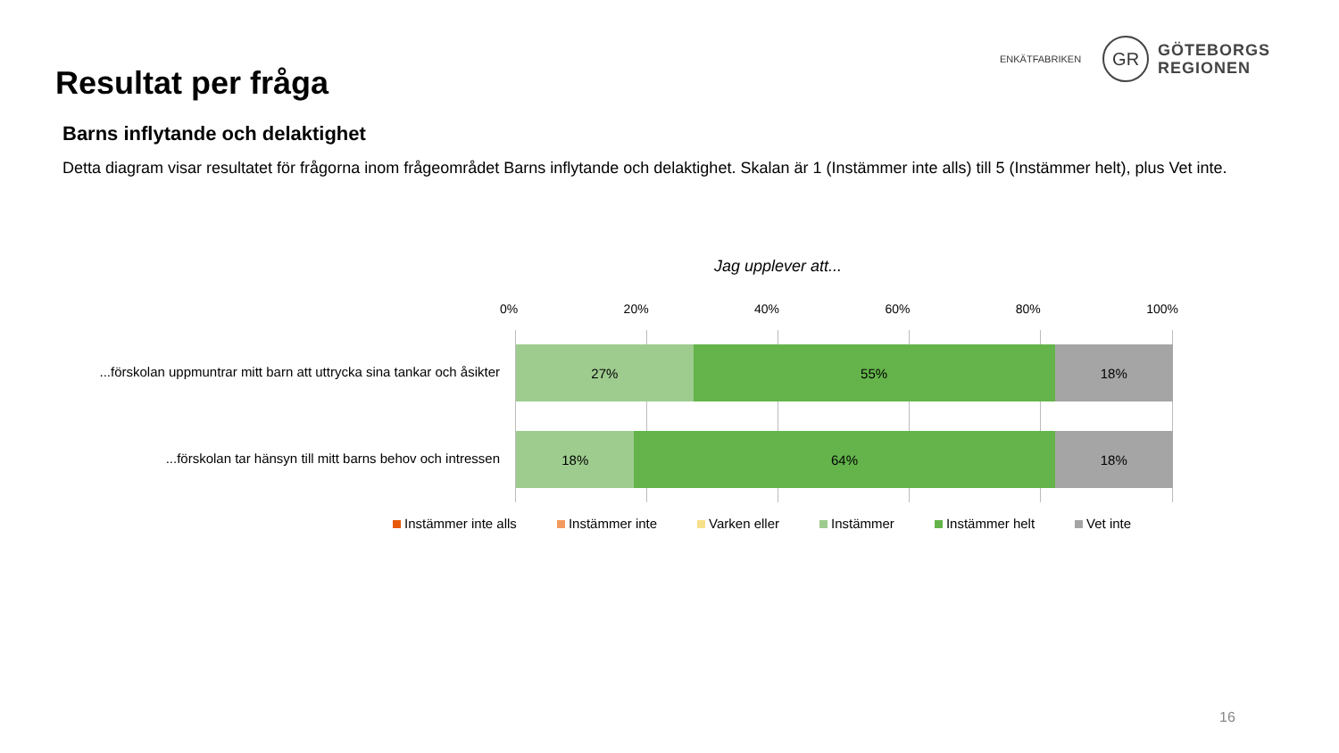Resultat per fråga
ENKÄTFABRIKEN
GR
GÖTEBORGS
REGIONEN
Barns inflytande och delaktighet
Detta diagram visar resultatet för frågorna inom frågeområdet Barns inflytande och delaktighet. Skalan är 1 (Instämmer inte alls) till 5 (Instämmer helt), plus Vet inte.
Jag upplever att...
0% 20% 40% 60% 80% 100%
...förskolan uppmuntrar mitt barn att uttrycka sina tankar och åsikter
27% 55% 18%
...förskolan tar hänsyn till mitt barns behov och intressen
18% 64% 18%
Instämmer inte alls Instämmer inte Varken eller Instämmer Instämmer helt Vet inte
16